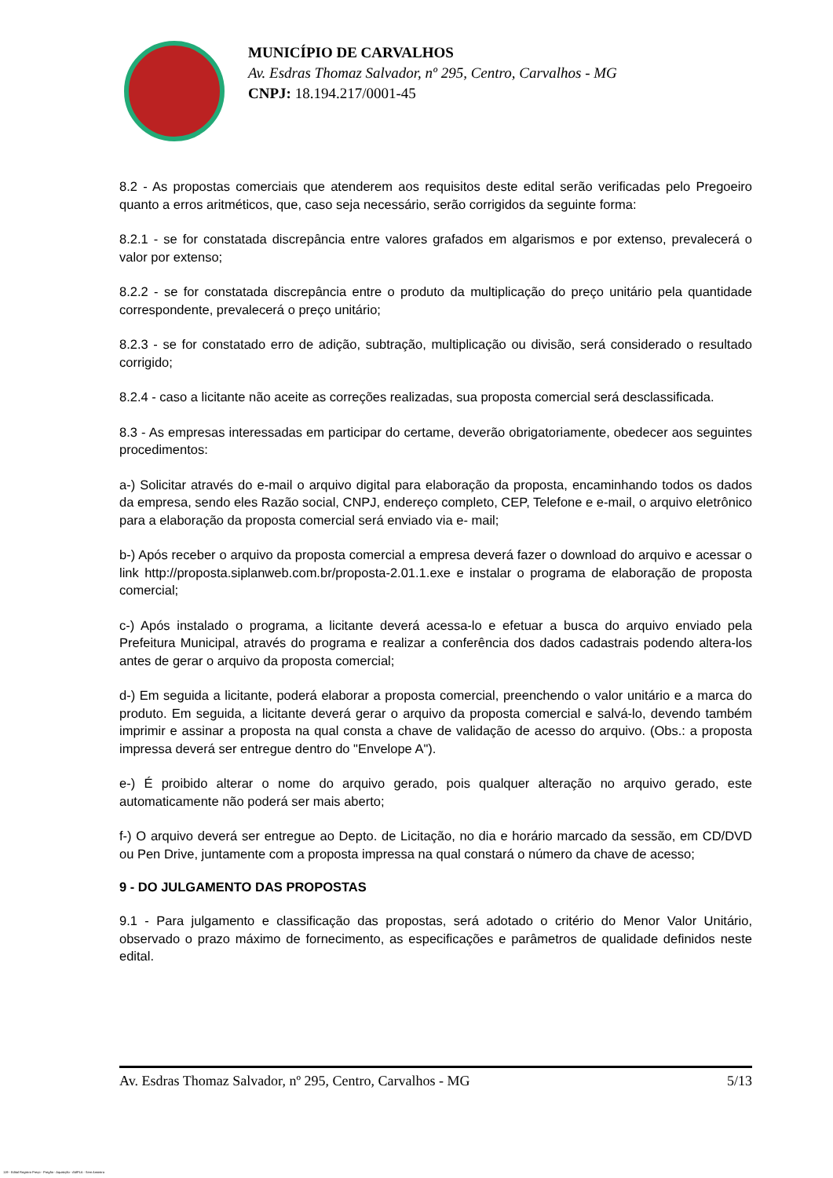MUNICÍPIO DE CARVALHOS
Av. Esdras Thomaz Salvador, nº 295, Centro, Carvalhos - MG
CNPJ: 18.194.217/0001-45
8.2 - As propostas comerciais que atenderem aos requisitos deste edital serão verificadas pelo Pregoeiro quanto a erros aritméticos, que, caso seja necessário, serão corrigidos da seguinte forma:
8.2.1 - se for constatada discrepância entre valores grafados em algarismos e por extenso, prevalecerá o valor por extenso;
8.2.2 - se for constatada discrepância entre o produto da multiplicação do preço unitário pela quantidade correspondente, prevalecerá o preço unitário;
8.2.3 - se for constatado erro de adição, subtração, multiplicação ou divisão, será considerado o resultado corrigido;
8.2.4 - caso a licitante não aceite as correções realizadas, sua proposta comercial será desclassificada.
8.3 - As empresas interessadas em participar do certame, deverão obrigatoriamente, obedecer aos seguintes procedimentos:
a-) Solicitar através do e-mail o arquivo digital para elaboração da proposta, encaminhando todos os dados da empresa, sendo eles Razão social, CNPJ, endereço completo, CEP, Telefone e e-mail, o arquivo eletrônico para a elaboração da proposta comercial será enviado via e- mail;
b-) Após receber o arquivo da proposta comercial a empresa deverá fazer o download do arquivo e acessar o link http://proposta.siplanweb.com.br/proposta-2.01.1.exe e instalar o programa de elaboração de proposta comercial;
c-) Após instalado o programa, a licitante deverá acessa-lo e efetuar a busca do arquivo enviado pela Prefeitura Municipal, através do programa e realizar a conferência dos dados cadastrais podendo altera-los antes de gerar o arquivo da proposta comercial;
d-) Em seguida a licitante, poderá elaborar a proposta comercial, preenchendo o valor unitário e a marca do produto. Em seguida, a licitante deverá gerar o arquivo da proposta comercial e salvá-lo, devendo também imprimir e assinar a proposta na qual consta a chave de validação de acesso do arquivo. (Obs.: a proposta impressa deverá ser entregue dentro do "Envelope A").
e-) É proibido alterar o nome do arquivo gerado, pois qualquer alteração no arquivo gerado, este automaticamente não poderá ser mais aberto;
f-) O arquivo deverá ser entregue ao Depto. de Licitação, no dia e horário marcado da sessão, em CD/DVD ou Pen Drive, juntamente com a proposta impressa na qual constará o número da chave de acesso;
9 - DO JULGAMENTO DAS PROPOSTAS
9.1 - Para julgamento e classificação das propostas, será adotado o critério do Menor Valor Unitário, observado o prazo máximo de fornecimento, as especificações e parâmetros de qualidade definidos neste edital.
Av. Esdras Thomaz Salvador, nº 295, Centro, Carvalhos - MG 5/13
119 - Edital Registro Preço - Pregão - Aquisição - AMPLA - Sem Amostra